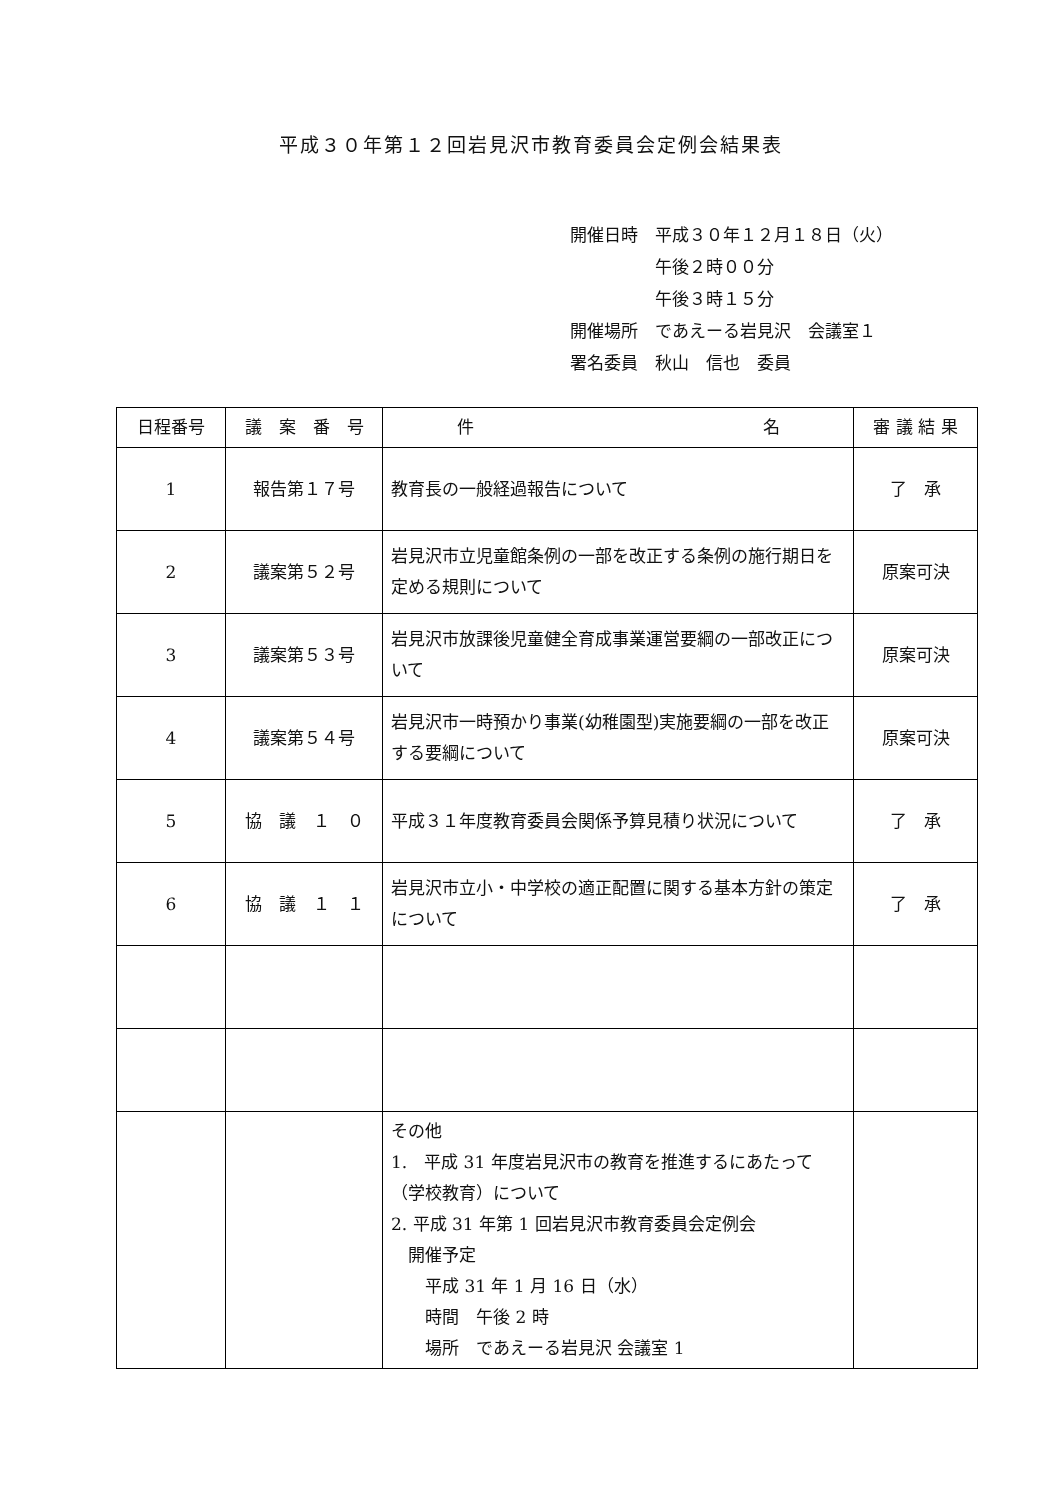平成３０年第１２回岩見沢市教育委員会定例会結果表
開催日時　平成３０年１２月１８日（火）
　　　　　午後２時００分
　　　　　午後３時１５分
開催場所　であえーる岩見沢　会議室１
署名委員　秋山　信也　委員
| 日程番号 | 議 案 番 号 | 件 名 | 審 議 結 果 |
| --- | --- | --- | --- |
| 1 | 報告第１７号 | 教育長の一般経過報告について | 了 承 |
| 2 | 議案第５２号 | 岩見沢市立児童館条例の一部を改正する条例の施行期日を定める規則について | 原案可決 |
| 3 | 議案第５３号 | 岩見沢市放課後児童健全育成事業運営要綱の一部改正について | 原案可決 |
| 4 | 議案第５４号 | 岩見沢市一時預かり事業(幼稚園型)実施要綱の一部を改正する要綱について | 原案可決 |
| 5 | 協 議 １ ０ | 平成３１年度教育委員会関係予算見積り状況について | 了 承 |
| 6 | 協 議 １ １ | 岩見沢市立小・中学校の適正配置に関する基本方針の策定について | 了 承 |
| | | その他 1. 平成 31 年度岩見沢市の教育を推進するにあたって（学校教育）について 2. 平成 31 年第 1 回岩見沢市教育委員会定例会 開催予定 平成 31 年 1 月 16 日（水） 時間 午後 2 時 場所 であえーる岩見沢 会議室 1 | |